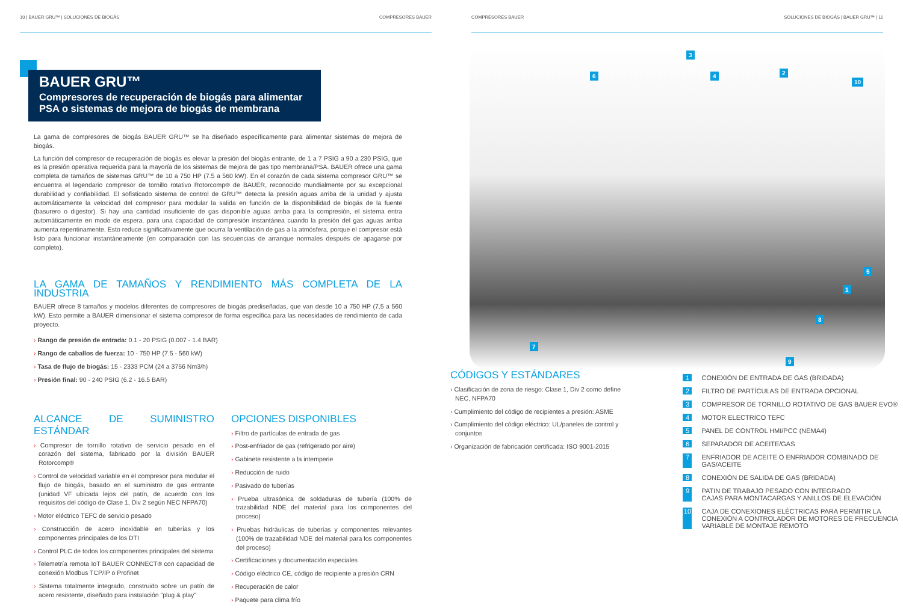10 | BAUER GRU™ | SOLUCIONES DE BIOGÁS COMPRESORES BAUER
BAUER GRU™
Compresores de recuperación de biogás para alimentar PSA o sistemas de mejora de biogás de membrana
La gama de compresores de biogás BAUER GRU™ se ha diseñado específicamente para alimentar sistemas de mejora de biogás.
La función del compresor de recuperación de biogás es elevar la presión del biogás entrante, de 1 a 7 PSIG a 90 a 230 PSIG, que es la presión operativa requerida para la mayoría de los sistemas de mejora de gas tipo membrana/PSA. BAUER ofrece una gama completa de tamaños de sistemas GRU™ de 10 a 750 HP (7.5 a 560 kW). En el corazón de cada sistema compresor GRU™ se encuentra el legendario compresor de tornillo rotativo Rotorcomp® de BAUER, reconocido mundialmente por su excepcional durabilidad y confiabilidad. El sofisticado sistema de control de GRU™ detecta la presión aguas arriba de la unidad y ajusta automáticamente la velocidad del compresor para modular la salida en función de la disponibilidad de biogás de la fuente (basurero o digestor). Si hay una cantidad insuficiente de gas disponible aguas arriba para la compresión, el sistema entra automáticamente en modo de espera, para una capacidad de compresión instantánea cuando la presión del gas aguas arriba aumenta repentinamente. Esto reduce significativamente que ocurra la ventilación de gas a la atmósfera, porque el compresor está listo para funcionar instantáneamente (en comparación con las secuencias de arranque normales después de apagarse por completo).
LA GAMA DE TAMAÑOS Y RENDIMIENTO MÁS COMPLETA DE LA INDUSTRIA
BAUER ofrece 8 tamaños y modelos diferentes de compresores de biogás prediseñadas, que van desde 10 a 750 HP (7,5 a 560 kW). Esto permite a BAUER dimensionar el sistema compresor de forma específica para las necesidades de rendimiento de cada proyecto.
› Rango de presión de entrada: 0.1 - 20 PSIG (0.007 - 1.4 BAR)
› Rango de caballos de fuerza: 10 - 750 HP (7.5 - 560 kW)
› Tasa de flujo de biogás: 15 - 2333 PCM (24 a 3756 Nm3/h)
› Presión final: 90 - 240 PSIG (6.2 - 16.5 BAR)
ALCANCE DE SUMINISTRO ESTÁNDAR
› Compresor de tornillo rotativo de servicio pesado en el corazón del sistema, fabricado por la división BAUER Rotorcomp®
› Control de velocidad variable en el compresor para modular el flujo de biogás, basado en el suministro de gas entrante (unidad VF ubicada lejos del patín, de acuerdo con los requisitos del código de Clase 1, Div 2 según NEC NFPA70)
› Motor eléctrico TEFC de servicio pesado
› Construcción de acero inoxidable en tuberías y los componentes principales de los DTI
› Control PLC de todos los componentes principales del sistema
› Telemetría remota IoT BAUER CONNECT® con capacidad de conexión Modbus TCP/IP o Profinet
› Sistema totalmente integrado, construido sobre un patín de acero resistente, diseñado para instalación "plug & play"
OPCIONES DISPONIBLES
› Filtro de partículas de entrada de gas
› Post-enfriador de gas (refrigerado por aire)
› Gabinete resistente a la intemperie
› Reducción de ruido
› Pasivado de tuberías
› Prueba ultrasónica de soldaduras de tubería (100% de trazabilidad NDE del material para los componentes del proceso)
› Pruebas hidráulicas de tuberías y componentes relevantes (100% de trazabilidad NDE del material para los componentes del proceso)
› Certificaciones y documentación especiales
› Código eléctrico CE, código de recipiente a presión CRN
› Recuperación de calor
› Paquete para clima frío
COMPRESORES BAUER SOLUCIONES DE BIOGÁS | BAUER GRU™ | 11
3
6 4 2
10
5
1
8
7
9
CÓDIGOS Y ESTÁNDARES
› Clasificación de zona de riesgo: Clase 1, Div 2 como define NEC, NFPA70
› Cumplimiento del código de recipientes a presión: ASME
› Cumplimiento del código eléctrico: UL/paneles de control y conjuntos
› Organización de fabricación certificada: ISO 9001-2015
1 CONEXIÓN DE ENTRADA DE GAS (BRIDADA)
2 FILTRO DE PARTÍCULAS DE ENTRADA OPCIONAL
3 COMPRESOR DE TORNILLO ROTATIVO DE GAS BAUER EVO®
4 MOTOR ELECTRICO TEFC
5 PANEL DE CONTROL HMI/PCC (NEMA4)
6 SEPARADOR DE ACEITE/GAS
7 ENFRIADOR DE ACEITE O ENFRIADOR COMBINADO DE GAS/ACEITE
8 CONEXIÓN DE SALIDA DE GAS (BRIDADA)
9 PATIN DE TRABAJO PESADO CON INTEGRADO
CAJAS PARA MONTACARGAS Y ANILLOS DE ELEVACIÓN
10 CAJA DE CONEXIONES ELÉCTRICAS PARA PERMITIR LA CONEXIÓN A CONTROLADOR DE MOTORES DE FRECUENCIA VARIABLE DE MONTAJE REMOTO